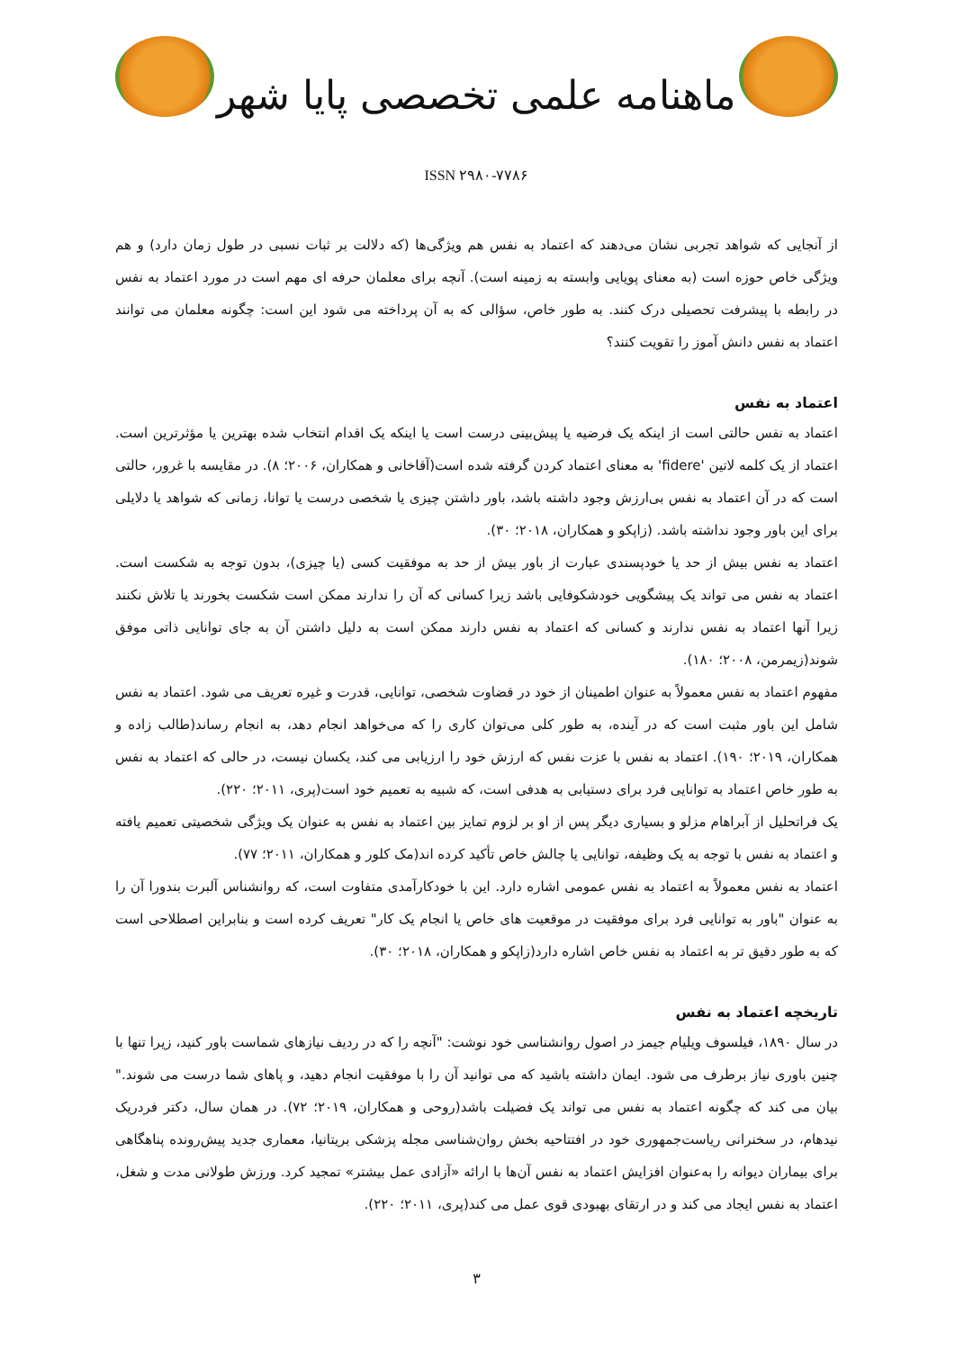ماهنامه علمی تخصصی پایا شهر
ISSN ۲۹۸۰-۷۷۸۶
از آنجایی که شواهد تجربی نشان می‌دهند که اعتماد به نفس هم ویژگی‌ها (که دلالت بر ثبات نسبی در طول زمان دارد) و هم ویژگی خاص حوزه است (به معنای پویایی وابسته به زمینه است). آنچه برای معلمان حرفه ای مهم است در مورد اعتماد به نفس در رابطه با پیشرفت تحصیلی درک کنند. به طور خاص، سؤالی که به آن پرداخته می شود این است: چگونه معلمان می توانند اعتماد به نفس دانش آموز را تقویت کنند؟
اعتماد به نفس
اعتماد به نفس حالتی است از اینکه یک فرضیه یا پیش‌بینی درست است یا اینکه یک اقدام انتخاب شده بهترین یا مؤثرترین است. اعتماد از یک کلمه لاتین 'fidere' به معنای اعتماد کردن گرفته شده است(آقاخانی و همکاران، ۲۰۰۶؛ ۸). در مقایسه با غرور، حالتی است که در آن اعتماد به نفس بی‌ارزش وجود داشته باشد، باور داشتن چیزی یا شخصی درست یا توانا، زمانی که شواهد یا دلایلی برای این باور وجود نداشته باشد. (زاپکو و همکاران، ۲۰۱۸؛ ۳۰).
اعتماد به نفس بیش از حد یا خودپسندی عبارت از باور بیش از حد به موفقیت کسی (یا چیزی)، بدون توجه به شکست است. اعتماد به نفس می تواند یک پیشگویی خودشکوفایی باشد زیرا کسانی که آن را ندارند ممکن است شکست بخورند یا تلاش نکنند زیرا آنها اعتماد به نفس ندارند و کسانی که اعتماد به نفس دارند ممکن است به دلیل داشتن آن به جای توانایی ذاتی موفق شوند(زیمرمن، ۲۰۰۸؛ ۱۸۰).
مفهوم اعتماد به نفس معمولاً به عنوان اطمینان از خود در قضاوت شخصی، توانایی، قدرت و غیره تعریف می شود. اعتماد به نفس شامل این باور مثبت است که در آینده، به طور کلی می‌توان کاری را که می‌خواهد انجام دهد، به انجام رساند(طالب زاده و همکاران، ۲۰۱۹؛ ۱۹۰). اعتماد به نفس با عزت نفس که ارزش خود را ارزیابی می کند، یکسان نیست، در حالی که اعتماد به نفس به طور خاص اعتماد به توانایی فرد برای دستیابی به هدفی است، که شبیه به تعمیم خود است(پری، ۲۰۱۱؛ ۲۲۰).
یک فراتحلیل از آبراهام مزلو و بسیاری دیگر پس از او بر لزوم تمایز بین اعتماد به نفس به عنوان یک ویژگی شخصیتی تعمیم یافته و اعتماد به نفس با توجه به یک وظیفه، توانایی یا چالش خاص تأکید کرده اند(مک کلور و همکاران، ۲۰۱۱؛ ۷۷).
اعتماد به نفس معمولاً به اعتماد به نفس عمومی اشاره دارد. این با خودکارآمدی متفاوت است، که روانشناس آلبرت بندورا آن را به عنوان "باور به توانایی فرد برای موفقیت در موقعیت های خاص یا انجام یک کار" تعریف کرده است و بنابراین اصطلاحی است که به طور دقیق تر به اعتماد به نفس خاص اشاره دارد(زاپکو و همکاران، ۲۰۱۸؛ ۳۰).
تاریخچه اعتماد به نفس
در سال ۱۸۹۰، فیلسوف ویلیام جیمز در اصول روانشناسی خود نوشت: "آنچه را که در ردیف نیازهای شماست باور کنید، زیرا تنها با چنین باوری نیاز برطرف می شود. ایمان داشته باشید که می توانید آن را با موفقیت انجام دهید، و پاهای شما درست می شوند." بیان می کند که چگونه اعتماد به نفس می تواند یک فضیلت باشد(روحی و همکاران، ۲۰۱۹؛ ۷۲). در همان سال، دکتر فردریک نیدهام، در سخنرانی ریاست‌جمهوری خود در افتتاحیه بخش روان‌شناسی مجله پزشکی بریتانیا، معماری جدید پیش‌رونده پناهگاهی برای بیماران دیوانه را به‌عنوان افزایش اعتماد به نفس آن‌ها با ارائه «آزادی عمل بیشتر» تمجید کرد. ورزش طولانی مدت و شغل، اعتماد به نفس ایجاد می کند و در ارتقای بهبودی قوی عمل می کند(پری، ۲۰۱۱؛ ۲۲۰).
۳